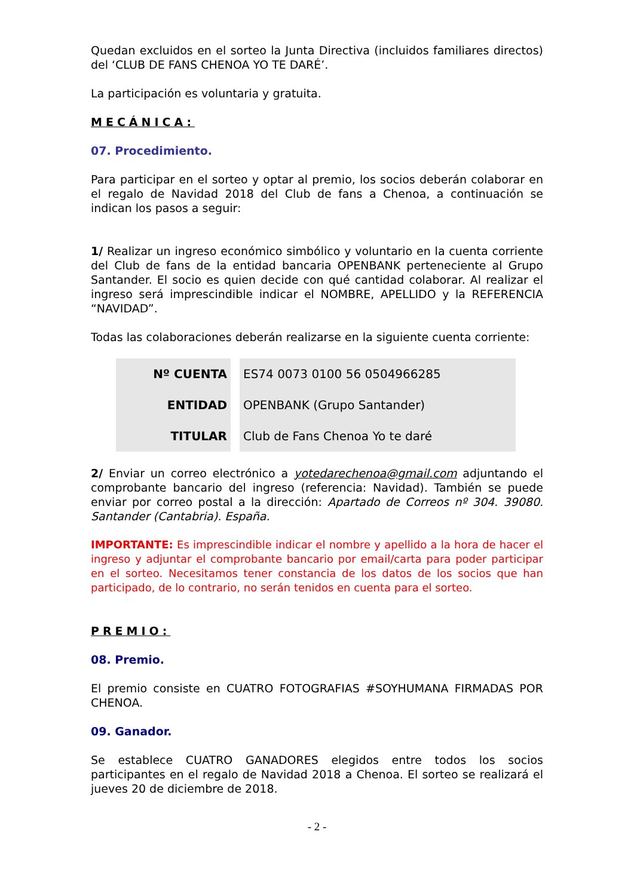Quedan excluidos en el sorteo la Junta Directiva (incluidos familiares directos) del ‘CLUB DE FANS CHENOA YO TE DARÉ’.
La participación es voluntaria y gratuita.
MECÁNICA:
07. Procedimiento.
Para participar en el sorteo y optar al premio, los socios deberán colaborar en el regalo de Navidad 2018 del Club de fans a Chenoa, a continuación se indican los pasos a seguir:
1/ Realizar un ingreso económico simbólico y voluntario en la cuenta corriente del Club de fans de la entidad bancaria OPENBANK perteneciente al Grupo Santander. El socio es quien decide con qué cantidad colaborar. Al realizar el ingreso será imprescindible indicar el NOMBRE, APELLIDO y la REFERENCIA “NAVIDAD”.
Todas las colaboraciones deberán realizarse en la siguiente cuenta corriente:
| Nº CUENTA | ES74 0073 0100 56 0504966285 |
| ENTIDAD | OPENBANK (Grupo Santander) |
| TITULAR | Club de Fans Chenoa Yo te daré |
2/ Enviar un correo electrónico a yotedarechenoa@gmail.com adjuntando el comprobante bancario del ingreso (referencia: Navidad). También se puede enviar por correo postal a la dirección: Apartado de Correos nº 304. 39080. Santander (Cantabria). España.
IMPORTANTE: Es imprescindible indicar el nombre y apellido a la hora de hacer el ingreso y adjuntar el comprobante bancario por email/carta para poder participar en el sorteo. Necesitamos tener constancia de los datos de los socios que han participado, de lo contrario, no serán tenidos en cuenta para el sorteo.
PREMIO:
08. Premio.
El premio consiste en CUATRO FOTOGRAFIAS #SOYHUMANA FIRMADAS POR CHENOA.
09. Ganador.
Se establece CUATRO GANADORES elegidos entre todos los socios participantes en el regalo de Navidad 2018 a Chenoa. El sorteo se realizará el jueves 20 de diciembre de 2018.
- 2 -